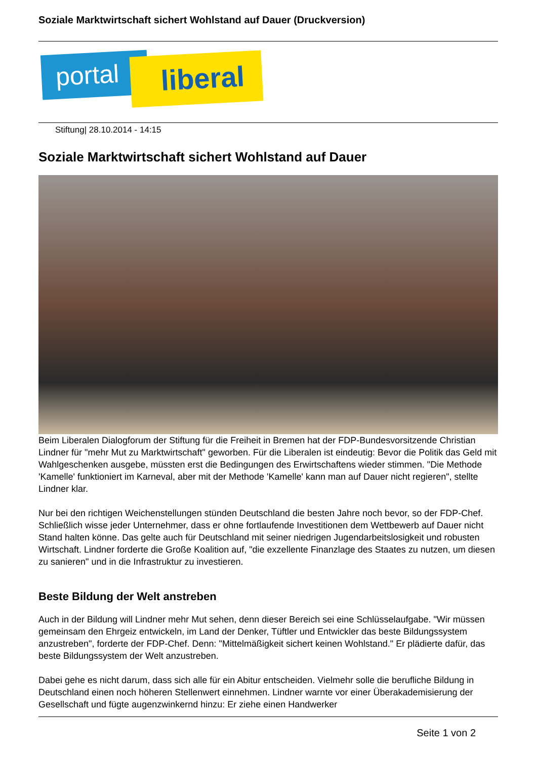Soziale Marktwirtschaft sichert Wohlstand auf Dauer (Druckversion)
portal liberal
Stiftung| 28.10.2014 - 14:15
Soziale Marktwirtschaft sichert Wohlstand auf Dauer
Beim Liberalen Dialogforum der Stiftung für die Freiheit in Bremen hat der FDP-Bundesvorsitzende Christian Lindner für "mehr Mut zu Marktwirtschaft" geworben. Für die Liberalen ist eindeutig: Bevor die Politik das Geld mit Wahlgeschenken ausgebe, müssten erst die Bedingungen des Erwirtschaftens wieder stimmen. "Die Methode 'Kamelle' funktioniert im Karneval, aber mit der Methode 'Kamelle' kann man auf Dauer nicht regieren", stellte Lindner klar.
Nur bei den richtigen Weichenstellungen stünden Deutschland die besten Jahre noch bevor, so der FDP-Chef. Schließlich wisse jeder Unternehmer, dass er ohne fortlaufende Investitionen dem Wettbewerb auf Dauer nicht Stand halten könne. Das gelte auch für Deutschland mit seiner niedrigen Jugendarbeitslosigkeit und robusten Wirtschaft. Lindner forderte die Große Koalition auf, "die exzellente Finanzlage des Staates zu nutzen, um diesen zu sanieren" und in die Infrastruktur zu investieren.
Beste Bildung der Welt anstreben
Auch in der Bildung will Lindner mehr Mut sehen, denn dieser Bereich sei eine Schlüsselaufgabe. "Wir müssen gemeinsam den Ehrgeiz entwickeln, im Land der Denker, Tüftler und Entwickler das beste Bildungssystem anzustreben", forderte der FDP-Chef. Denn: "Mittelmäßigkeit sichert keinen Wohlstand." Er plädierte dafür, das beste Bildungssystem der Welt anzustreben.
Dabei gehe es nicht darum, dass sich alle für ein Abitur entscheiden. Vielmehr solle die berufliche Bildung in Deutschland einen noch höheren Stellenwert einnehmen. Lindner warnte vor einer Überakademisierung der Gesellschaft und fügte augenzwinkernd hinzu: Er ziehe einen Handwerker
Seite 1 von 2